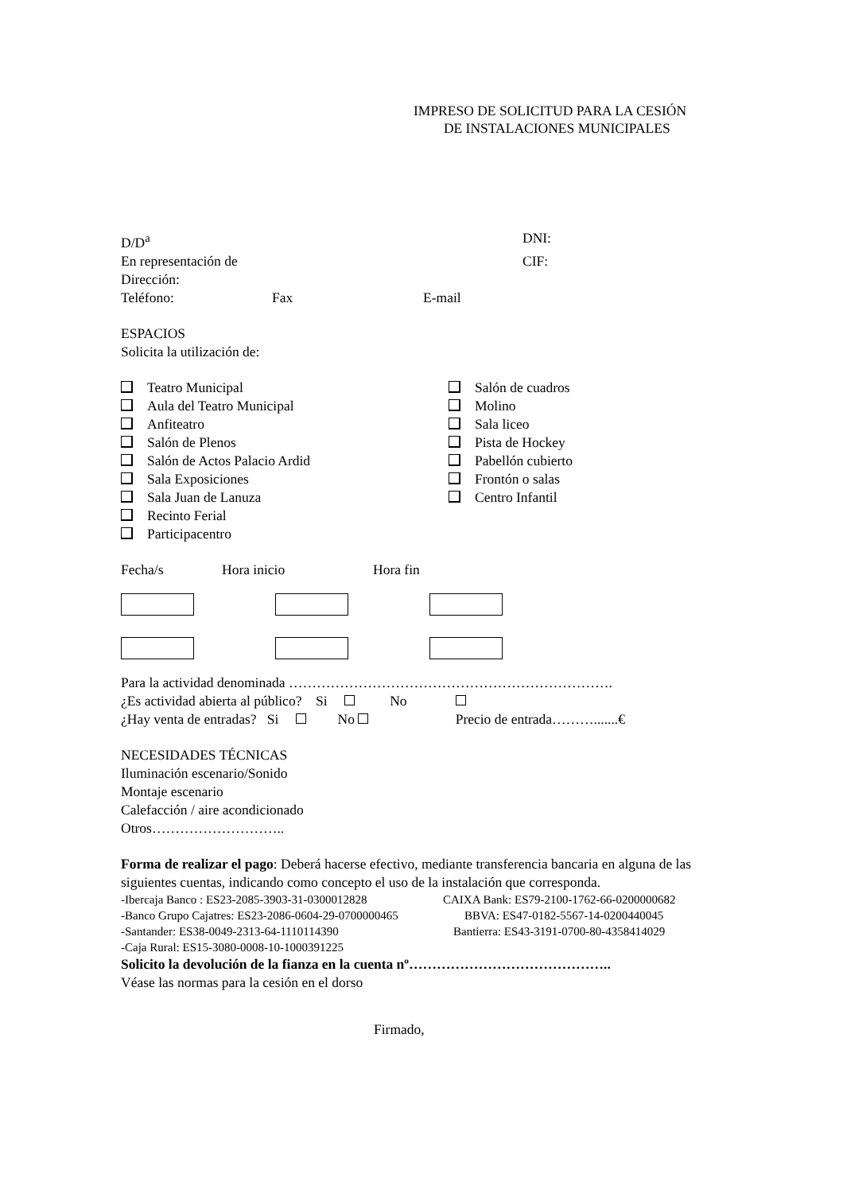IMPRESO DE SOLICITUD PARA LA CESIÓN
DE INSTALACIONES MUNICIPALES
D/D<sup>a</sup> DNI:
En representación de CIF:
Dirección:
Teléfono: Fax E-mail
ESPACIOS
Solicita la utilización de:
Teatro Municipal
Aula del Teatro Municipal
Anfiteatro
Salón de Plenos
Salón de Actos Palacio Ardid
Sala Exposiciones
Sala Juan de Lanuza
Recinto Ferial
Participacentro
Salón de cuadros
Molino
Sala liceo
Pista de Hockey
Pabellón cubierto
Frontón o salas
Centro Infantil
Fecha/s Hora inicio Hora fin
Para la actividad denominada …………………………………………………………….
¿Es actividad abierta al público? Si No
¿Hay venta de entradas? Si No Precio de entrada……….......€
NECESIDADES TÉCNICAS
Iluminación escenario/Sonido
Montaje escenario
Calefacción / aire acondicionado
Otros………………………..
Forma de realizar el pago: Deberá hacerse efectivo, mediante transferencia bancaria en alguna de las siguientes cuentas, indicando como concepto el uso de la instalación que corresponda.
-Ibercaja Banco : ES23-2085-3903-31-0300012828 CAIXA Bank: ES79-2100-1762-66-0200000682
-Banco Grupo Cajatres: ES23-2086-0604-29-0700000465 BBVA: ES47-0182-5567-14-0200440045
-Santander: ES38-0049-2313-64-1110114390 Bantierra: ES43-3191-0700-80-4358414029
-Caja Rural: ES15-3080-0008-10-1000391225
Solicito la devolución de la fianza en la cuenta nº……………………………………..
Véase las normas para la cesión en el dorso
Firmado,